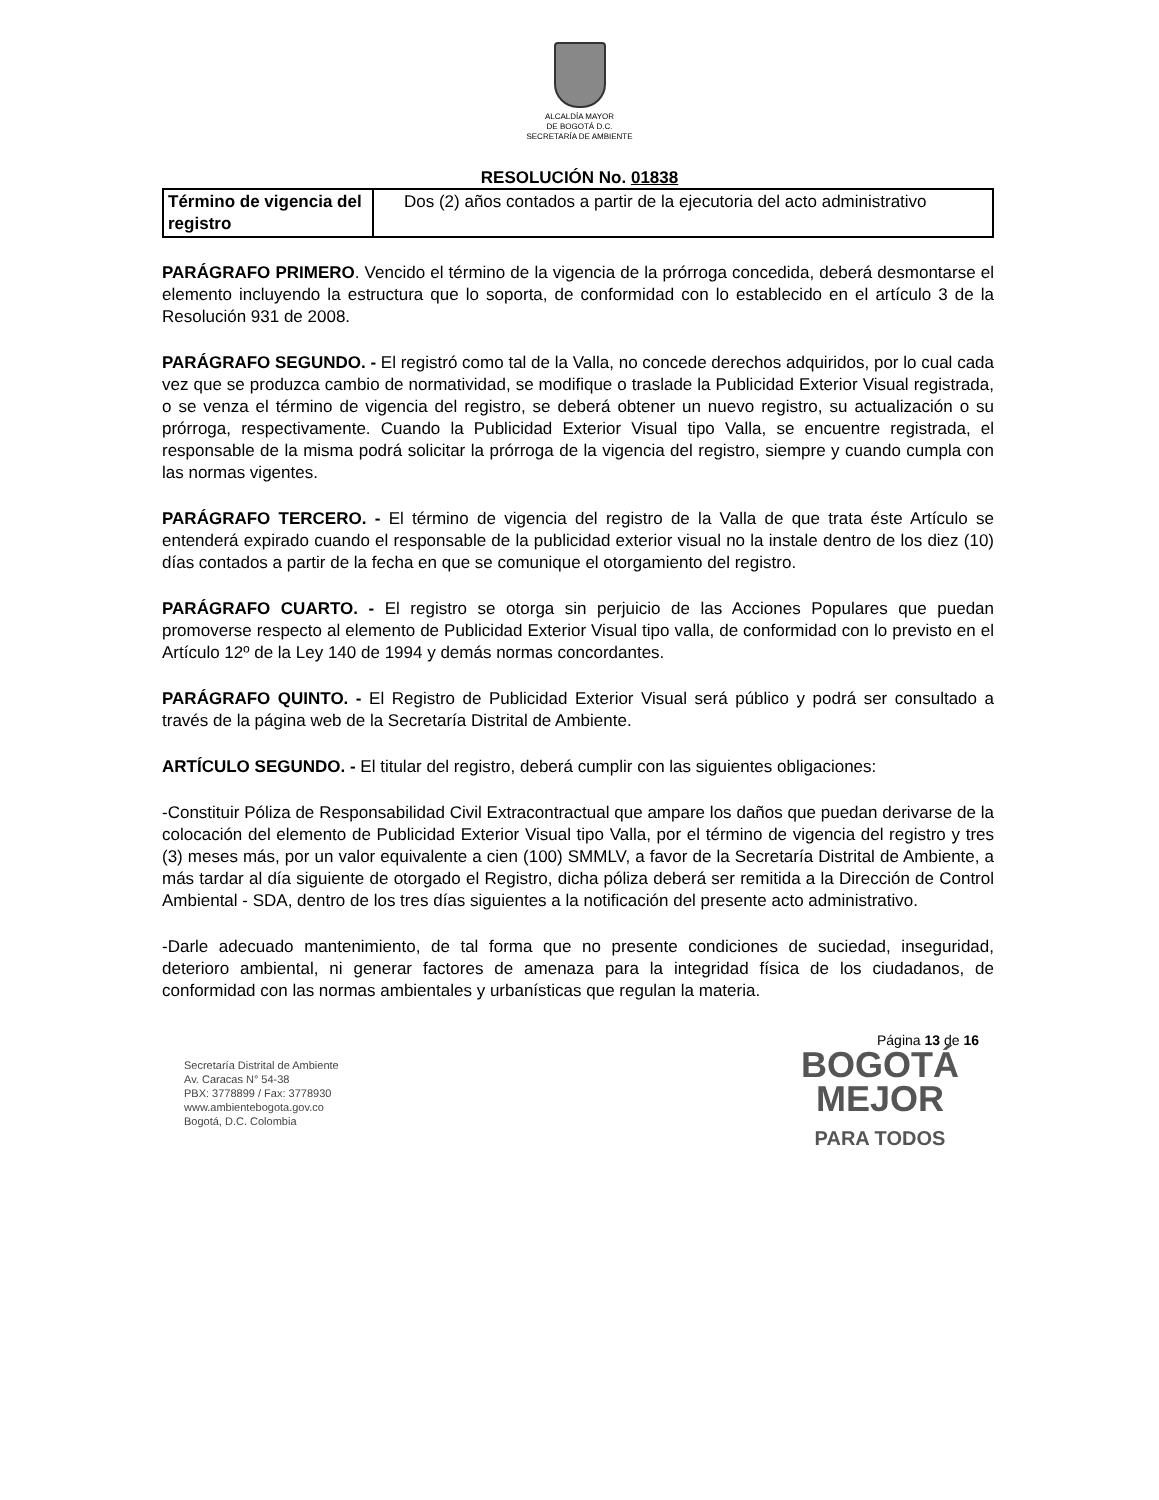ALCALDÍA MAYOR
DE BOGOTÁ D.C.
SECRETARÍA DE AMBIENTE
RESOLUCIÓN No. 01838
| Término de vigencia del registro | Dos (2) años contados a partir de la ejecutoria del acto administrativo |
PARÁGRAFO PRIMERO. Vencido el término de la vigencia de la prórroga concedida, deberá desmontarse el elemento incluyendo la estructura que lo soporta, de conformidad con lo establecido en el artículo 3 de la Resolución 931 de 2008.
PARÁGRAFO SEGUNDO. - El registró como tal de la Valla, no concede derechos adquiridos, por lo cual cada vez que se produzca cambio de normatividad, se modifique o traslade la Publicidad Exterior Visual registrada, o se venza el término de vigencia del registro, se deberá obtener un nuevo registro, su actualización o su prórroga, respectivamente. Cuando la Publicidad Exterior Visual tipo Valla, se encuentre registrada, el responsable de la misma podrá solicitar la prórroga de la vigencia del registro, siempre y cuando cumpla con las normas vigentes.
PARÁGRAFO TERCERO. - El término de vigencia del registro de la Valla de que trata éste Artículo se entenderá expirado cuando el responsable de la publicidad exterior visual no la instale dentro de los diez (10) días contados a partir de la fecha en que se comunique el otorgamiento del registro.
PARÁGRAFO CUARTO. - El registro se otorga sin perjuicio de las Acciones Populares que puedan promoverse respecto al elemento de Publicidad Exterior Visual tipo valla, de conformidad con lo previsto en el Artículo 12º de la Ley 140 de 1994 y demás normas concordantes.
PARÁGRAFO QUINTO. - El Registro de Publicidad Exterior Visual será público y podrá ser consultado a través de la página web de la Secretaría Distrital de Ambiente.
ARTÍCULO SEGUNDO. - El titular del registro, deberá cumplir con las siguientes obligaciones:
-Constituir Póliza de Responsabilidad Civil Extracontractual que ampare los daños que puedan derivarse de la colocación del elemento de Publicidad Exterior Visual tipo Valla, por el término de vigencia del registro y tres (3) meses más, por un valor equivalente a cien (100) SMMLV, a favor de la Secretaría Distrital de Ambiente, a más tardar al día siguiente de otorgado el Registro, dicha póliza deberá ser remitida a la Dirección de Control Ambiental - SDA, dentro de los tres días siguientes a la notificación del presente acto administrativo.
-Darle adecuado mantenimiento, de tal forma que no presente condiciones de suciedad, inseguridad, deterioro ambiental, ni generar factores de amenaza para la integridad física de los ciudadanos, de conformidad con las normas ambientales y urbanísticas que regulan la materia.
Página 13 de 16
Secretaría Distrital de Ambiente
Av. Caracas N° 54-38
PBX: 3778899 / Fax: 3778930
www.ambientebogota.gov.co
Bogotá, D.C. Colombia
BOGOTÁ
MEJOR
PARA TODOS